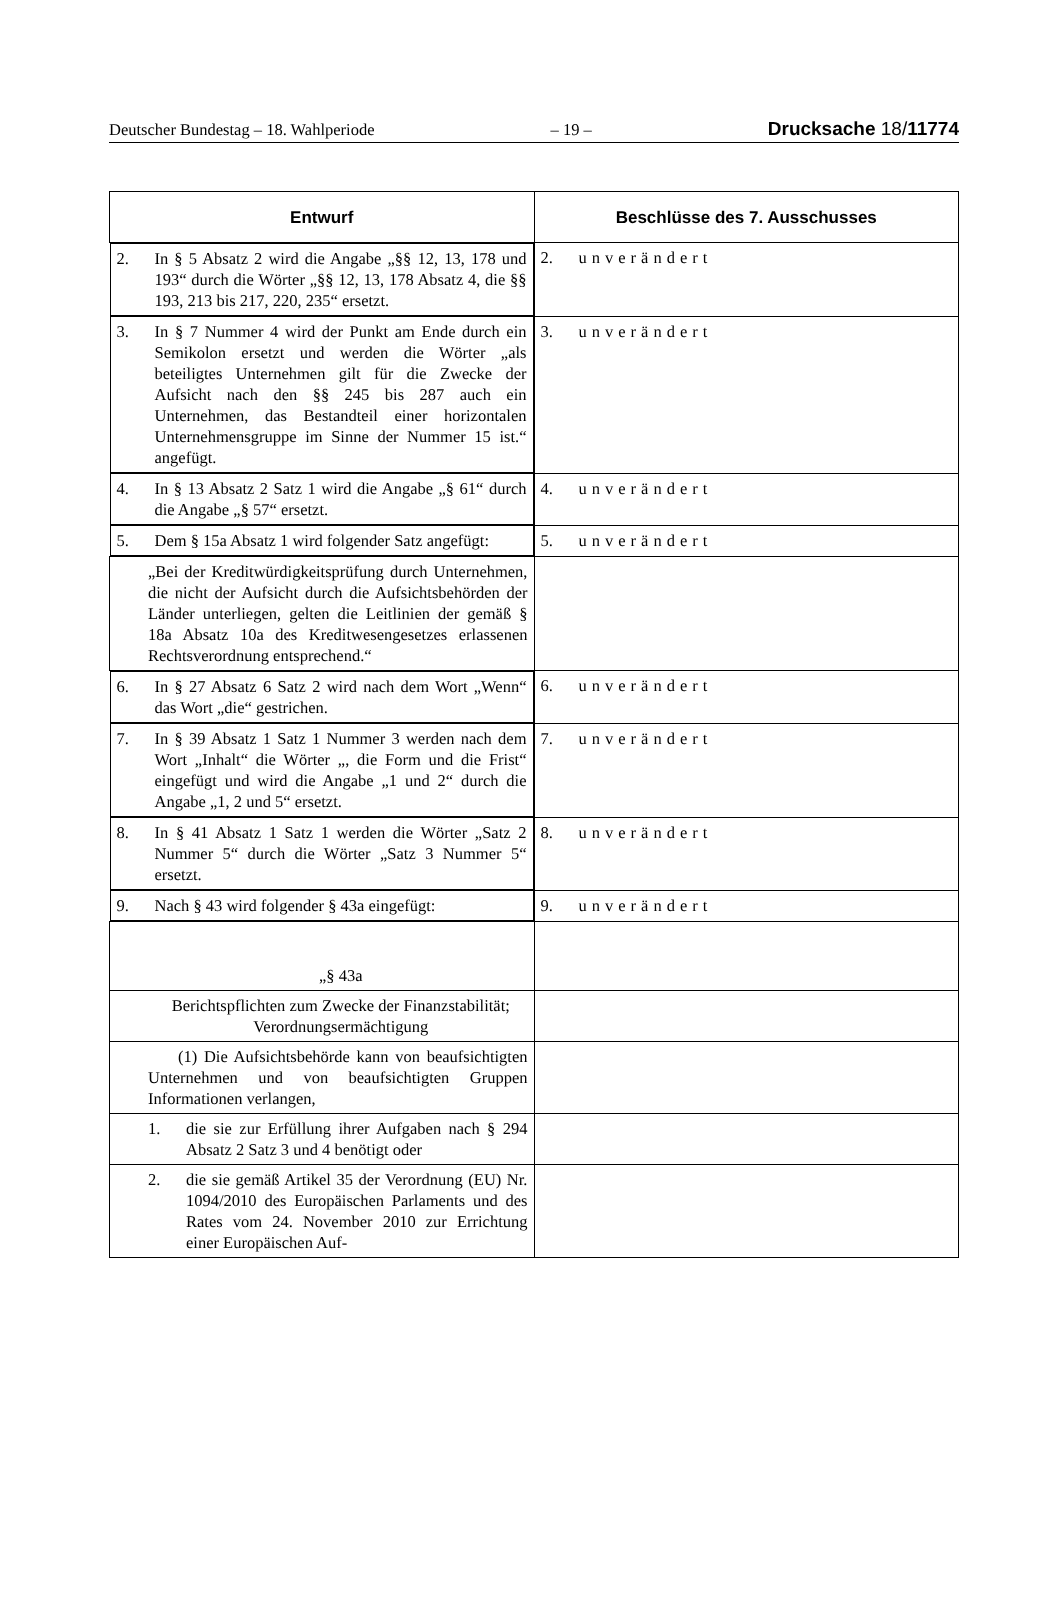Deutscher Bundestag – 18. Wahlperiode – 19 – Drucksache 18/11774
| Entwurf | Beschlüsse des 7. Ausschusses |
| --- | --- |
| 2. In § 5 Absatz 2 wird die Angabe „§§ 12, 13, 178 und 193“ durch die Wörter „§§ 12, 13, 178 Absatz 4, die §§ 193, 213 bis 217, 220, 235“ ersetzt. | 2. unverändert |
| 3. In § 7 Nummer 4 wird der Punkt am Ende durch ein Semikolon ersetzt und werden die Wörter „als beteiligtes Unternehmen gilt für die Zwecke der Aufsicht nach den §§ 245 bis 287 auch ein Unternehmen, das Bestandteil einer horizontalen Unternehmensgruppe im Sinne der Nummer 15 ist.“ angefügt. | 3. unverändert |
| 4. In § 13 Absatz 2 Satz 1 wird die Angabe „§ 61“ durch die Angabe „§ 57“ ersetzt. | 4. unverändert |
| 5. Dem § 15a Absatz 1 wird folgender Satz angefügt: | 5. unverändert |
| „Bei der Kreditwürdigkeitsprüfung durch Unternehmen, die nicht der Aufsicht durch die Aufsichtsbehörden der Länder unterliegen, gelten die Leitlinien der gemäß § 18a Absatz 10a des Kreditwesengesetzes erlassenen Rechtsverordnung entsprechend.“ | |
| 6. In § 27 Absatz 6 Satz 2 wird nach dem Wort „Wenn“ das Wort „die“ gestrichen. | 6. unverändert |
| 7. In § 39 Absatz 1 Satz 1 Nummer 3 werden nach dem Wort „Inhalt“ die Wörter „, die Form und die Frist“ eingefügt und wird die Angabe „1 und 2“ durch die Angabe „1, 2 und 5“ ersetzt. | 7. unverändert |
| 8. In § 41 Absatz 1 Satz 1 werden die Wörter „Satz 2 Nummer 5“ durch die Wörter „Satz 3 Nummer 5“ ersetzt. | 8. unverändert |
| 9. Nach § 43 wird folgender § 43a eingefügt: | 9. unverändert |
| „§ 43a | |
| Berichtspflichten zum Zwecke der Finanzstabilität; Verordnungsermächtigung | |
| (1) Die Aufsichtsbehörde kann von beaufsichtigten Unternehmen und von beaufsichtigten Gruppen Informationen verlangen, | |
| 1. die sie zur Erfüllung ihrer Aufgaben nach § 294 Absatz 2 Satz 3 und 4 benötigt oder | |
| 2. die sie gemäß Artikel 35 der Verordnung (EU) Nr. 1094/2010 des Europäischen Parlaments und des Rates vom 24. November 2010 zur Errichtung einer Europäischen Auf- | |